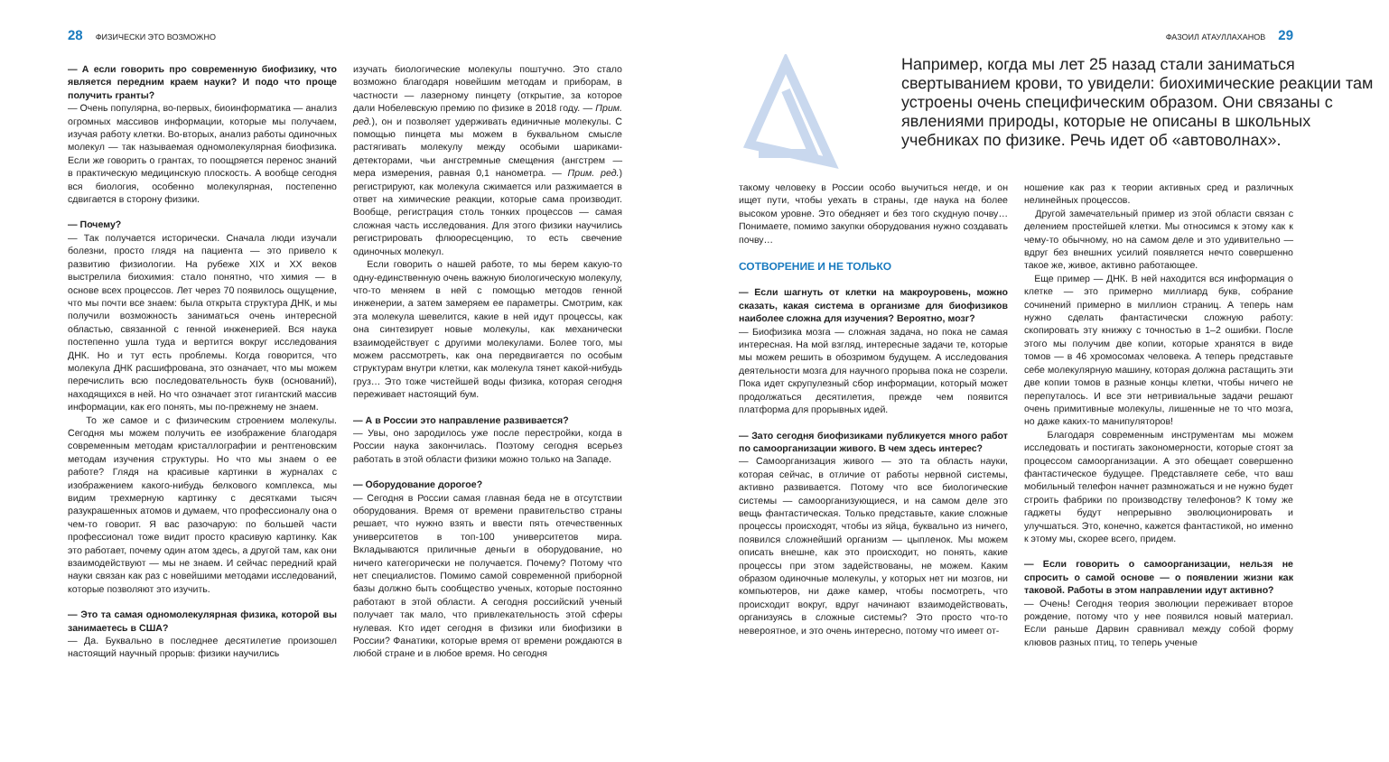28 ФИЗИЧЕСКИ ЭТО ВОЗМОЖНО
— А если говорить про современную биофизику, что является передним краем науки? И подо что проще получить гранты?
— Очень популярна, во-первых, биоинформатика — анализ огромных массивов информации, которые мы получаем, изучая работу клетки. Во-вторых, анализ работы одиночных молекул — так называемая одномолекулярная биофизика. Если же говорить о грантах, то поощряется перенос знаний в практическую медицинскую плоскость. А вообще сегодня вся биология, особенно молекулярная, постепенно сдвигается в сторону физики.
— Почему?
— Так получается исторически. Сначала люди изучали болезни, просто глядя на пациента — это привело к развитию физиологии. На рубеже XIX и XX веков выстрелила биохимия: стало понятно, что химия — в основе всех процессов. Лет через 70 появилось ощущение, что мы почти все знаем: была открыта структура ДНК, и мы получили возможность заниматься очень интересной областью, связанной с генной инженерией. Вся наука постепенно ушла туда и вертится вокруг исследования ДНК. Но и тут есть проблемы. Когда говорится, что молекула ДНК расшифрована, это означает, что мы можем перечислить всю последовательность букв (оснований), находящихся в ней. Но что означает этот гигантский массив информации, как его понять, мы по-прежнему не знаем.
То же самое и с физическим строением молекулы. Сегодня мы можем получить ее изображение благодаря современным методам кристаллографии и рентгеновским методам изучения структуры. Но что мы знаем о ее работе? Глядя на красивые картинки в журналах с изображением какого-нибудь белкового комплекса, мы видим трехмерную картинку с десятками тысяч разукрашенных атомов и думаем, что профессионалу она о чем-то говорит. Я вас разочарую: по большей части профессионал тоже видит просто красивую картинку. Как это работает, почему один атом здесь, а другой там, как они взаимодействуют — мы не знаем. И сейчас передний край науки связан как раз с новейшими методами исследований, которые позволяют это изучить.
— Это та самая одномолекулярная физика, которой вы занимаетесь в США?
— Да. Буквально в последнее десятилетие произошел настоящий научный прорыв: физики научились
изучать биологические молекулы поштучно. Это стало возможно благодаря новейшим методам и приборам, в частности — лазерному пинцету (открытие, за которое дали Нобелевскую премию по физике в 2018 году. — Прим. ред.), он и позволяет удерживать единичные молекулы. С помощью пинцета мы можем в буквальном смысле растягивать молекулу между особыми шариками-детекторами, чьи ангстремные смещения (ангстрем — мера измерения, равная 0,1 нанометра. — Прим. ред.) регистрируют, как молекула сжимается или разжимается в ответ на химические реакции, которые сама производит. Вообще, регистрация столь тонких процессов — самая сложная часть исследования. Для этого физики научились регистрировать флюоресценцию, то есть свечение одиночных молекул.
Если говорить о нашей работе, то мы берем какую-то одну-единственную очень важную биологическую молекулу, что-то меняем в ней с помощью методов генной инженерии, а затем замеряем ее параметры. Смотрим, как эта молекула шевелится, какие в ней идут процессы, как она синтезирует новые молекулы, как механически взаимодействует с другими молекулами. Более того, мы можем рассмотреть, как она передвигается по особым структурам внутри клетки, как молекула тянет какой-нибудь груз… Это тоже чистейшей воды физика, которая сегодня переживает настоящий бум.
— А в России это направление развивается?
— Увы, оно зародилось уже после перестройки, когда в России наука закончилась. Поэтому сегодня всерьез работать в этой области физики можно только на Западе.
— Оборудование дорогое?
— Сегодня в России самая главная беда не в отсутствии оборудования. Время от времени правительство страны решает, что нужно взять и ввести пять отечественных университетов в топ-100 университетов мира. Вкладываются приличные деньги в оборудование, но ничего категорически не получается. Почему? Потому что нет специалистов. Помимо самой современной приборной базы должно быть сообщество ученых, которые постоянно работают в этой области. А сегодня российский ученый получает так мало, что привлекательность этой сферы нулевая. Кто идет сегодня в физики или биофизики в России? Фанатики, которые время от времени рождаются в любой стране и в любое время. Но сегодня
ФАЗОИЛ АТАУЛЛАХАНОВ 29
Например, когда мы лет 25 назад стали заниматься свертыванием крови, то увидели: биохимические реакции там устроены очень специфическим образом. Они связаны с явлениями природы, которые не описаны в школьных учебниках по физике. Речь идет об «автоволнах».
такому человеку в России особо выучиться негде, и он ищет пути, чтобы уехать в страны, где наука на более высоком уровне. Это обедняет и без того скудную почву… Понимаете, помимо закупки оборудования нужно создавать почву…
СОТВОРЕНИЕ И НЕ ТОЛЬКО
— Если шагнуть от клетки на макроуровень, можно сказать, какая система в организме для биофизиков наиболее сложна для изучения? Вероятно, мозг?
— Биофизика мозга — сложная задача, но пока не самая интересная. На мой взгляд, интересные задачи те, которые мы можем решить в обозримом будущем. А исследования деятельности мозга для научного прорыва пока не созрели. Пока идет скрупулезный сбор информации, который может продолжаться десятилетия, прежде чем появится платформа для прорывных идей.
— Зато сегодня биофизиками публикуется много работ по самоорганизации живого. В чем здесь интерес?
— Самоорганизация живого — это та область науки, которая сейчас, в отличие от работы нервной системы, активно развивается. Потому что все биологические системы — самоорганизующиеся, и на самом деле это вещь фантастическая. Только представьте, какие сложные процессы происходят, чтобы из яйца, буквально из ничего, появился сложнейший организм — цыпленок. Мы можем описать внешне, как это происходит, но понять, какие процессы при этом задействованы, не можем. Каким образом одиночные молекулы, у которых нет ни мозгов, ни компьютеров, ни даже камер, чтобы посмотреть, что происходит вокруг, вдруг начинают взаимодействовать, организуясь в сложные системы? Это просто что-то невероятное, и это очень интересно, потому что имеет от-
ношение как раз к теории активных сред и различных нелинейных процессов.
Другой замечательный пример из этой области связан с делением простейшей клетки. Мы относимся к этому как к чему-то обычному, но на самом деле и это удивительно — вдруг без внешних усилий появляется нечто совершенно такое же, живое, активно работающее.
Еще пример — ДНК. В ней находится вся информация о клетке — это примерно миллиард букв, собрание сочинений примерно в миллион страниц. А теперь нам нужно сделать фантастически сложную работу: скопировать эту книжку с точностью в 1–2 ошибки. После этого мы получим две копии, которые хранятся в виде томов — в 46 хромосомах человека. А теперь представьте себе молекулярную машину, которая должна растащить эти две копии томов в разные концы клетки, чтобы ничего не перепуталось. И все эти нетривиальные задачи решают очень примитивные молекулы, лишенные не то что мозга, но даже каких-то манипуляторов!
Благодаря современным инструментам мы можем исследовать и постигать закономерности, которые стоят за процессом самоорганизации. А это обещает совершенно фантастическое будущее. Представляете себе, что ваш мобильный телефон начнет размножаться и не нужно будет строить фабрики по производству телефонов? К тому же гаджеты будут непрерывно эволюционировать и улучшаться. Это, конечно, кажется фантастикой, но именно к этому мы, скорее всего, придем.
— Если говорить о самоорганизации, нельзя не спросить о самой основе — о появлении жизни как таковой. Работы в этом направлении идут активно?
— Очень! Сегодня теория эволюции переживает второе рождение, потому что у нее появился новый материал. Если раньше Дарвин сравнивал между собой форму клювов разных птиц, то теперь ученые